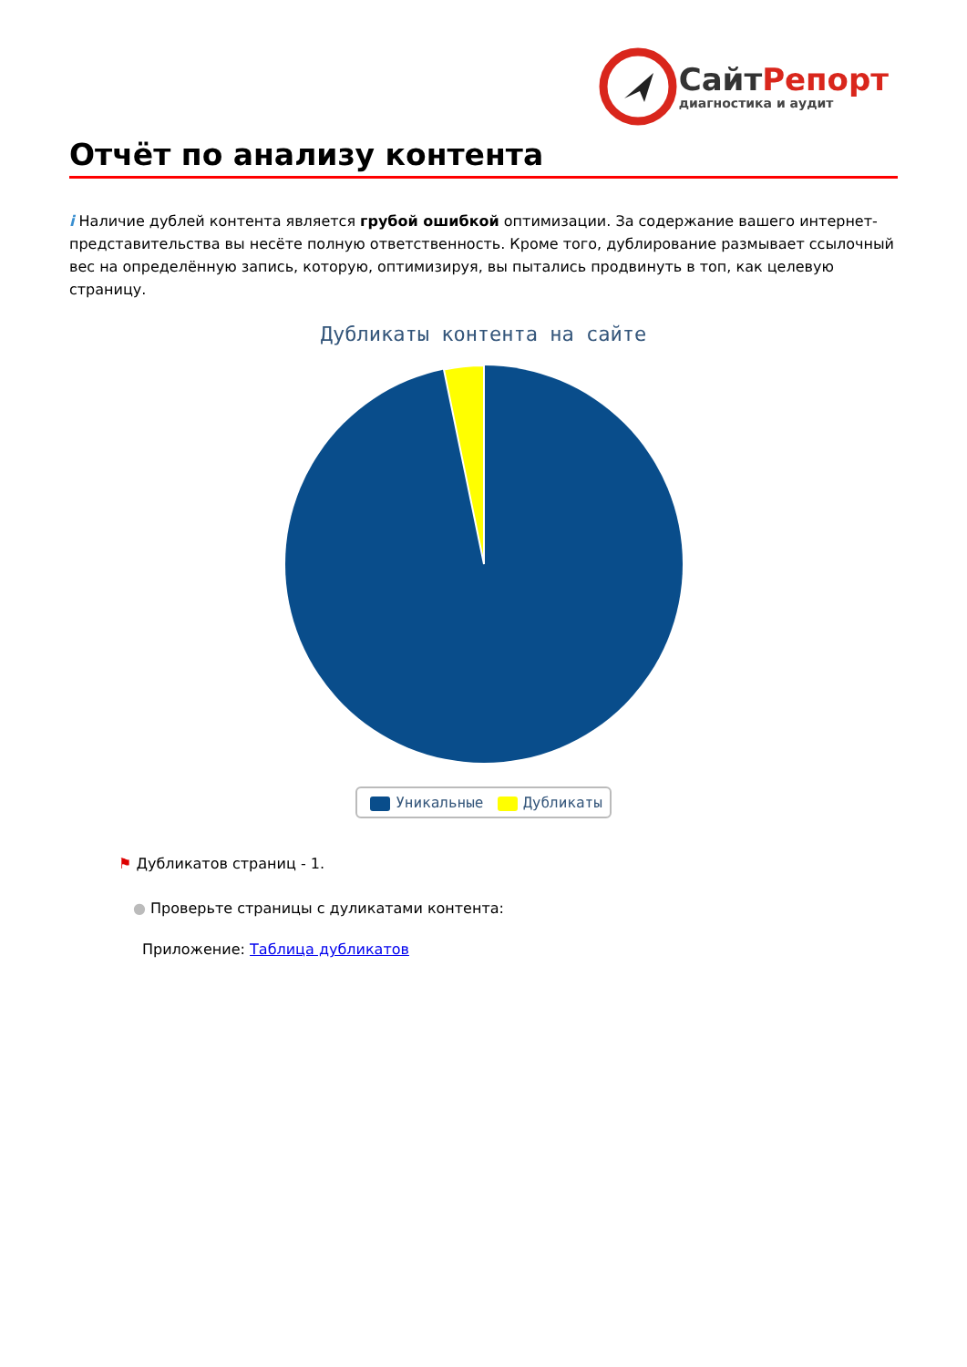СайтРепорт
диагностика и аудит
Отчёт по анализу контента
i Наличие дублей контента является грубой ошибкой оптимизации. За содержание вашего интернет-представительства вы несёте полную ответственность. Кроме того, дублирование размывает ссылочный вес на определённую запись, которую, оптимизируя, вы пытались продвинуть в топ, как целевую страницу.
Дубликаты контента на сайте
Уникальные Дубликаты
⚑ Дубликатов страниц - 1.
● Проверьте страницы с дуликатами контента:
Приложение: Таблица дубликатов